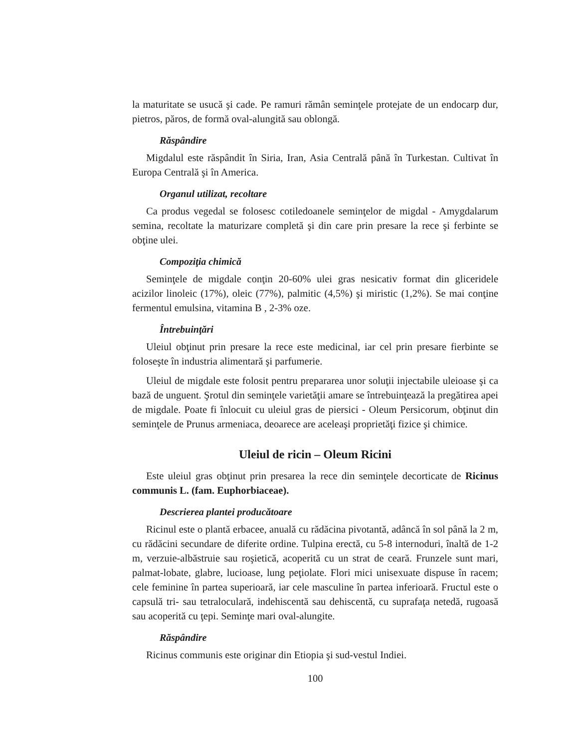la maturitate se usucă şi cade. Pe ramuri rămân seminţele protejate de un endocarp dur, pietros, păros, de formă oval-alungită sau oblongă.
Răspândire
Migdalul este răspândit în Siria, Iran, Asia Centrală până în Turkestan. Cultivat în Europa Centrală şi în America.
Organul utilizat, recoltare
Ca produs vegedal se folosesc cotiledoanele seminţelor de migdal - Amygdalarum semina, recoltate la maturizare completă şi din care prin presare la rece şi ferbinte se obţine ulei.
Compoziţia chimică
Seminţele de migdale conţin 20-60% ulei gras nesicativ format din gliceridele acizilor linoleic (17%), oleic (77%), palmitic (4,5%) şi miristic (1,2%). Se mai conţine fermentul emulsina, vitamina B , 2-3% oze.
Întrebuinţări
Uleiul obţinut prin presare la rece este medicinal, iar cel prin presare fierbinte se foloseşte în industria alimentară şi parfumerie.
Uleiul de migdale este folosit pentru prepararea unor soluţii injectabile uleioase şi ca bază de unguent. Şrotul din seminţele varietăţii amare se întrebuinţează la pregătirea apei de migdale. Poate fi înlocuit cu uleiul gras de piersici - Oleum Persicorum, obţinut din seminţele de Prunus armeniaca, deoarece are aceleaşi proprietăţi fizice şi chimice.
Uleiul de ricin – Oleum Ricini
Este uleiul gras obţinut prin presarea la rece din seminţele decorticate de Ricinus communis L. (fam. Euphorbiaceae).
Descrierea plantei producătoare
Ricinul este o plantă erbacee, anuală cu rădăcina pivotantă, adâncă în sol până la 2 m, cu rădăcini secundare de diferite ordine. Tulpina erectă, cu 5-8 internoduri, înaltă de 1-2 m, verzuie-albăstruie sau roşietică, acoperită cu un strat de ceară. Frunzele sunt mari, palmat-lobate, glabre, lucioase, lung peţiolate. Flori mici unisexuate dispuse în racem; cele feminine în partea superioară, iar cele masculine în partea inferioară. Fructul este o capsulă tri- sau tetraloculară, indehiscentă sau dehiscentă, cu suprafaţa netedă, rugoasă sau acoperită cu ţepi. Seminţe mari oval-alungite.
Răspândire
Ricinus communis este originar din Etiopia şi sud-vestul Indiei.
100